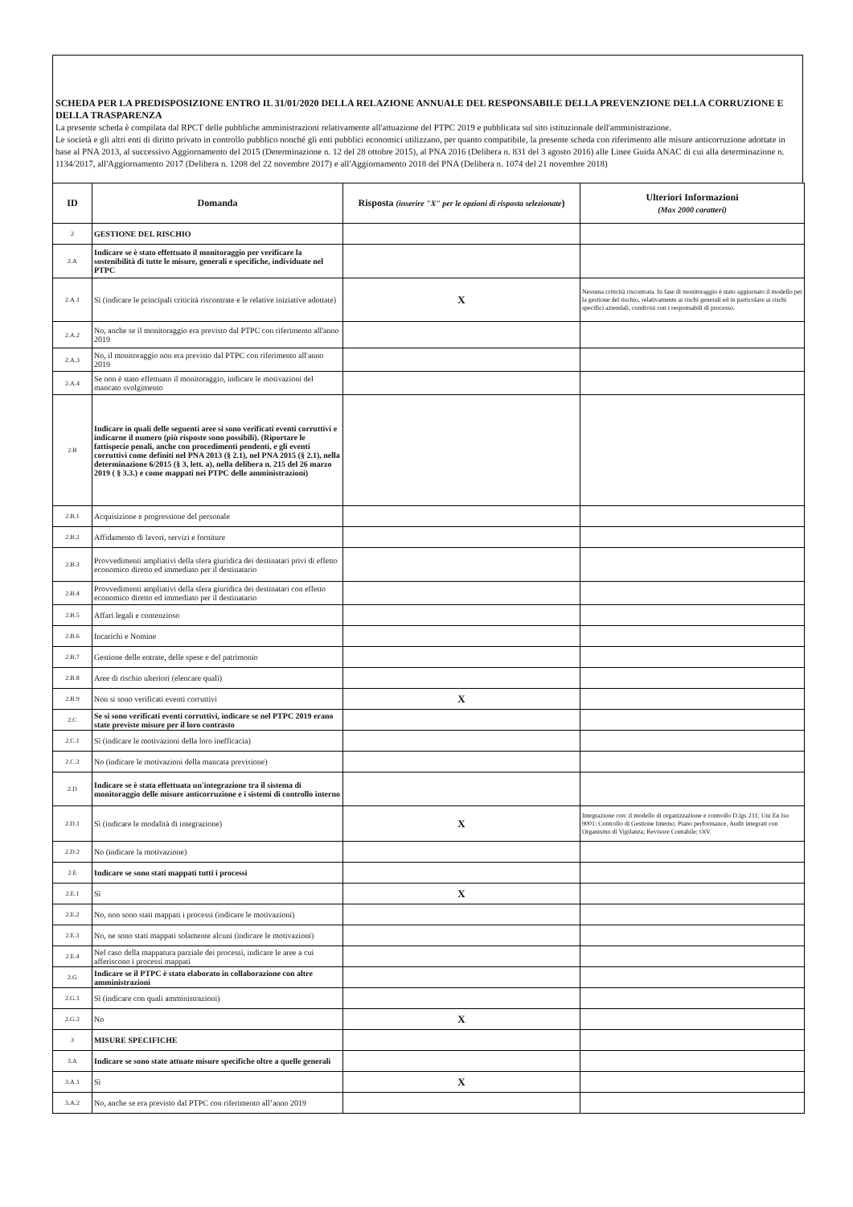SCHEDA PER LA PREDISPOSIZIONE ENTRO IL 31/01/2020 DELLA RELAZIONE ANNUALE DEL RESPONSABILE DELLA PREVENZIONE DELLA CORRUZIONE E DELLA TRASPARENZA
La presente scheda è compilata dal RPCT delle pubbliche amministrazioni relativamente all'attuazione del PTPC 2019 e pubblicata sul sito istituzionale dell'amministrazione.
Le società e gli altri enti di diritto privato in controllo pubblico nonché gli enti pubblici economici utilizzano, per quanto compatibile, la presente scheda con riferimento alle misure anticorruzione adottate in base al PNA 2013, al successivo Aggiornamento del 2015 (Determinazione n. 12 del 28 ottobre 2015), al PNA 2016 (Delibera n. 831 del 3 agosto 2016) alle Linee Guida ANAC di cui alla determinazione n. 1134/2017, all'Aggiornamento 2017 (Delibera n. 1208 del 22 novembre 2017) e all'Aggiornamento 2018 del PNA (Delibera n. 1074 del 21 novembre 2018)
| ID | Domanda | Risposta (inserire "X" per le opzioni di risposta selezionate ) | Ulteriori Informazioni (Max 2000 caratteri) |
| --- | --- | --- | --- |
| 2 | GESTIONE DEL RISCHIO | | |
| 2.A | Indicare se è stato effettuato il monitoraggio per verificare la sostenibilità di tutte le misure, generali e specifiche, individuate nel PTPC | | |
| 2.A.1 | Sì (indicare le principali criticità riscontrate e le relative iniziative adottate) | X | Nessuna criticità riscontrata. In fase di monitoraggio è stato aggiornato il modello per la gestione del rischio, relativamente ai rischi generali ed in particolare ai rischi specifici aziendali, condivisi con i responsabili di processo. |
| 2.A.2 | No, anche se il monitoraggio era previsto dal PTPC con riferimento all'anno 2019 | | |
| 2.A.3 | No, il monitoraggio non era previsto dal PTPC con riferimento all'anno 2019 | | |
| 2.A.4 | Se non è stato effettuato il monitoraggio, indicare le motivazioni del mancato svolgimento | | |
| 2.B | Indicare in quali delle seguenti aree si sono verificati eventi corruttivi e indicarne il numero (più risposte sono possibili). (Riportare le fattispecie penali, anche con procedimenti pendenti, e gli eventi corruttivi come definiti nel PNA 2013 (§ 2.1), nel PNA 2015 (§ 2.1), nella determinazione 6/2015 (§ 3, lett. a), nella delibera n. 215 del 26 marzo 2019 ( § 3.3.) e come mappati nei PTPC delle amministrazioni) | | |
| 2.B.1 | Acquisizione e progressione del personale | | |
| 2.B.2 | Affidamento di lavori, servizi e forniture | | |
| 2.B.3 | Provvedimenti ampliativi della sfera giuridica dei destinatari privi di effetto economico diretto ed immediato per il destinatario | | |
| 2.B.4 | Provvedimenti ampliativi della sfera giuridica dei destinatari con effetto economico diretto ed immediato per il destinatario | | |
| 2.B.5 | Affari legali e contenzioso | | |
| 2.B.6 | Incarichi e Nomine | | |
| 2.B.7 | Gestione delle entrate, delle spese e del patrimonio | | |
| 2.B.8 | Aree di rischio ulteriori (elencare quali) | | |
| 2.B.9 | Non si sono verificati eventi corruttivi | X | |
| 2.C | Se si sono verificati eventi corruttivi, indicare se nel PTPC 2019 erano state previste misure per il loro contrasto | | |
| 2.C.1 | Sì (indicare le motivazioni della loro inefficacia) | | |
| 2.C.2 | No (indicare le motivazioni della mancata previsione) | | |
| 2.D | Indicare se è stata effettuata un'integrazione tra il sistema di monitoraggio delle misure anticorruzione e i sistemi di controllo interno | | |
| 2.D.1 | Sì (indicare le modalità di integrazione) | X | Integrazione con: il modello di organizzazione e controllo D.lgs 231; Uni En Iso 9001; Controllo di Gestione Interno; Piano performance, Audit integrati con Organismo di Vigilanza; Revisore Contabile; OiV. |
| 2.D.2 | No (indicare la motivazione) | | |
| 2.E | Indicare se sono stati mappati tutti i processi | | |
| 2.E.1 | Sì | X | |
| 2.E.2 | No, non sono stati mappati i processi (indicare le motivazioni) | | |
| 2.E.3 | No, ne sono stati mappati solamente alcuni (indicare le motivazioni) | | |
| 2.E.4 | Nel caso della mappatura parziale dei processi, indicare le aree a cui afferiscono i processi mappati | | |
| 2.G | Indicare se il PTPC è stato elaborato in collaborazione con altre amministrazioni | | |
| 2.G.1 | Sì (indicare con quali amministrazioni) | | |
| 2.G.2 | No | X | |
| 3 | MISURE SPECIFICHE | | |
| 3.A | Indicare se sono state attuate misure specifiche oltre a quelle generali | | |
| 3.A.1 | Sì | X | |
| 3.A.2 | No, anche se era previsto dal PTPC con riferimento all’anno 2019 | | |